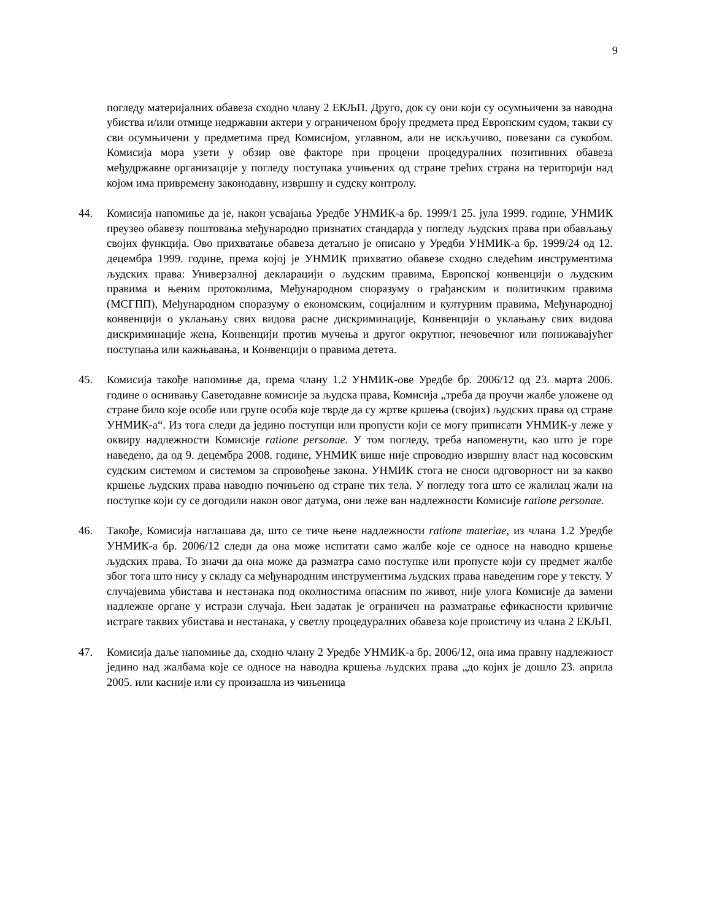9
погледу материјалних обавеза сходно члану 2 ЕКЉП. Друго, док су они који су осумњичени за наводна убиства и/или отмице недржавни актери у ограниченом броју предмета пред Европским судом, такви су сви осумњичени у предметима пред Комисијом, углавном, али не искључиво, повезани са сукобом. Комисија мора узети у обзир ове факторе при процени процедуралних позитивних обавеза међудржавне организације у погледу поступака учињених од стране трећих страна на територији над којом има привремену законодавну, извршну и судску контролу.
44. Комисија напомиње да је, након усвајања Уредбе УНМИК-а бр. 1999/1 25. јула 1999. године, УНМИК преузео обавезу поштовања међународно признатих стандарда у погледу људских права при обављању својих функција. Ово прихватање обавеза детаљно је описано у Уредби УНМИК-а бр. 1999/24 од 12. децембра 1999. године, према којој је УНМИК прихватио обавезе сходно следећим инструментима људских права: Универзалној декларацији о људским правима, Европској конвенцији о људским правима и њеним протоколима, Међународном споразуму о грађанским и политичким правима (МСГПП), Међународном споразуму о економским, социјалним и културним правима, Међународној конвенцији о уклањању свих видова расне дискриминације, Конвенцији о уклањању свих видова дискриминације жена, Конвенцији против мучења и другог окрутног, нечовечног или понижавајућег поступања или кажњавања, и Конвенцији о правима детета.
45. Комисија такође напомиње да, према члану 1.2 УНМИК-ове Уредбе бр. 2006/12 од 23. марта 2006. године о оснивању Саветодавне комисије за људска права, Комисија „треба да проучи жалбе уложене од стране било које особе или групе особа које тврде да су жртве кршења (својих) људских права од стране УНМИК-а“. Из тога следи да једино поступци или пропусти који се могу приписати УНМИК-у леже у оквиру надлежности Комисије ratione personae. У том погледу, треба напоменути, као што је горе наведено, да од 9. децембра 2008. године, УНМИК више није спроводио извршну власт над косовским судским системом и системом за спровођење закона. УНМИК стога не сноси одговорност ни за какво кршење људских права наводно почињено од стране тих тела. У погледу тога што се жалилац жали на поступке који су се догодили након овог датума, они леже ван надлежности Комисије ratione personae.
46. Такође, Комисија наглашава да, што се тиче њене надлежности ratione materiae, из члана 1.2 Уредбе УНМИК-а бр. 2006/12 следи да она може испитати само жалбе које се односе на наводно кршење људских права. То значи да она може да разматра само поступке или пропусте који су предмет жалбе због тога што нису у складу са међународним инструментима људских права наведеним горе у тексту. У случајевима убистава и нестанака под околностима опасним по живот, није улога Комисије да замени надлежне органе у истрази случаја. Њен задатак је ограничен на разматрање ефикасности кривичне истраге таквих убистава и нестанака, у светлу процедуралних обавеза које проистичу из члана 2 ЕКЉП.
47. Комисија даље напомиње да, сходно члану 2 Уредбе УНМИК-а бр. 2006/12, она има правну надлежност једино над жалбама које се односе на наводна кршења људских права „до којих је дошло 23. априла 2005. или касније или су произашла из чињеница